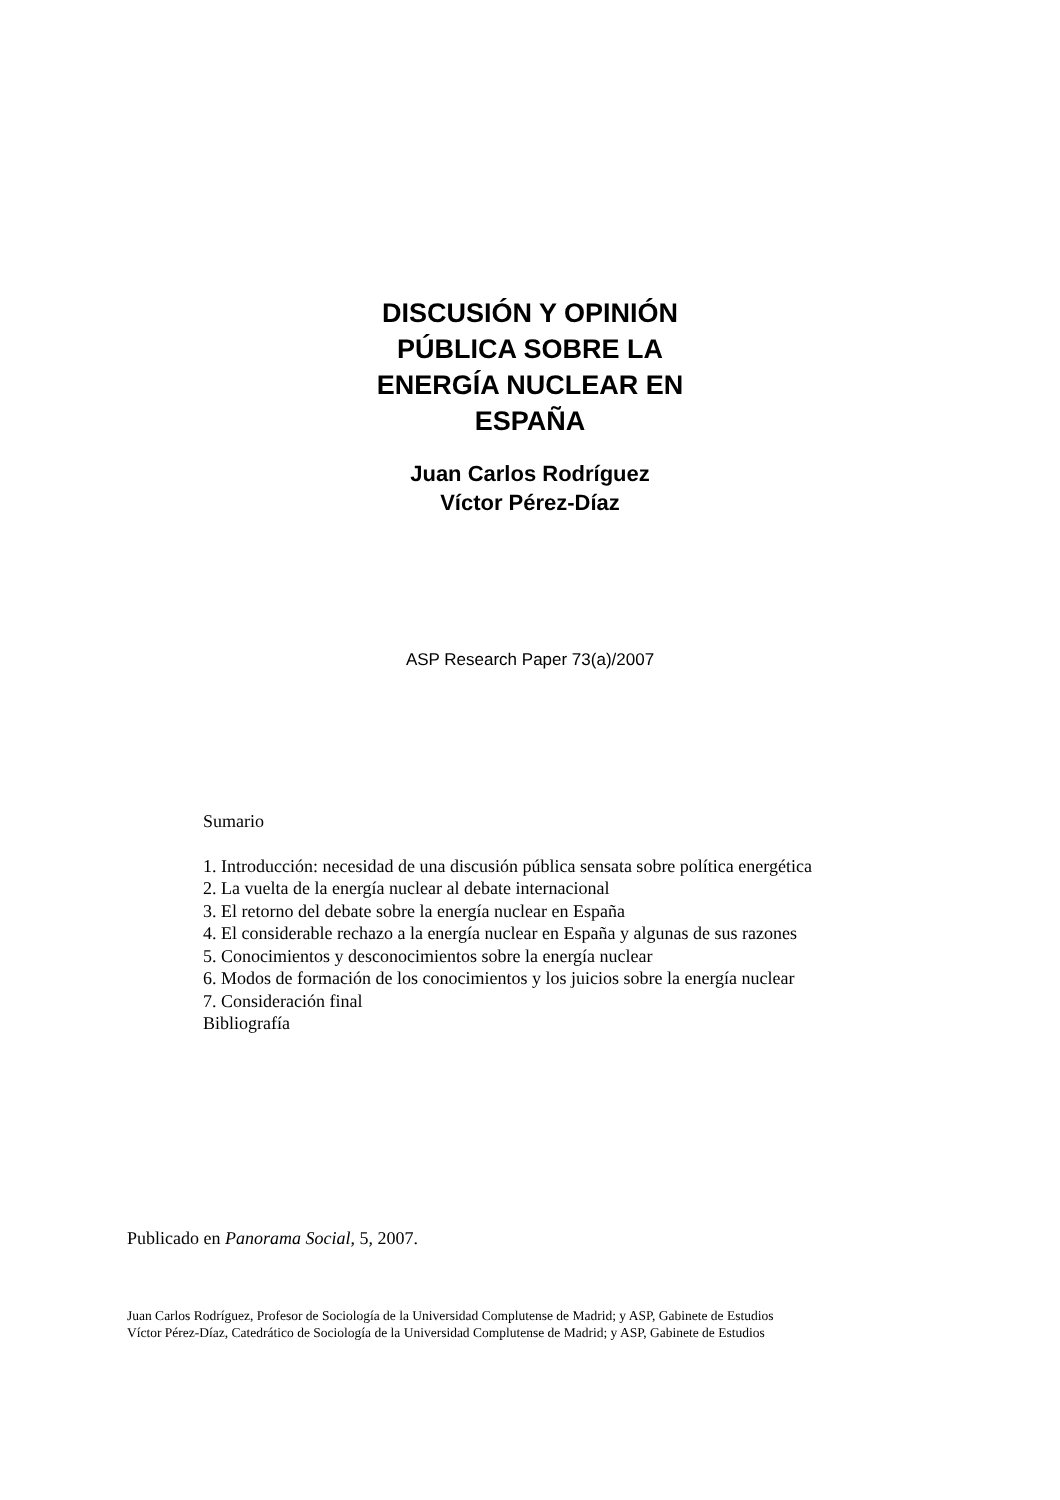DISCUSIÓN Y OPINIÓN
PÚBLICA SOBRE LA
ENERGÍA NUCLEAR EN
ESPAÑA
Juan Carlos Rodríguez
Víctor Pérez-Díaz
ASP Research Paper 73(a)/2007
Sumario
1. Introducción: necesidad de una discusión pública sensata sobre política energética
2. La vuelta de la energía nuclear al debate internacional
3. El retorno del debate sobre la energía nuclear en España
4. El considerable rechazo a la energía nuclear en España y algunas de sus razones
5. Conocimientos y desconocimientos sobre la energía nuclear
6. Modos de formación de los conocimientos y los juicios sobre la energía nuclear
7. Consideración final
Bibliografía
Publicado en Panorama Social, 5, 2007.
Juan Carlos Rodríguez, Profesor de Sociología de la Universidad Complutense de Madrid; y ASP, Gabinete de Estudios
Víctor Pérez-Díaz, Catedrático de Sociología de la Universidad Complutense de Madrid; y ASP, Gabinete de Estudios